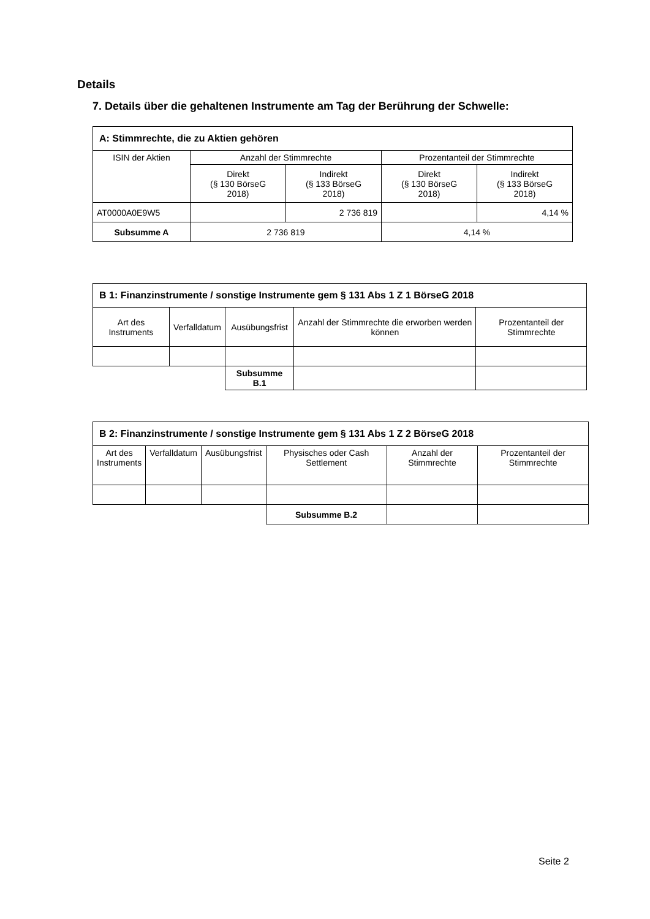Details
7. Details über die gehaltenen Instrumente am Tag der Berührung der Schwelle:
| A: Stimmrechte, die zu Aktien gehören | | | | |
| ISIN der Aktien | Anzahl der Stimmrechte | | Prozentanteil der Stimmrechte | |
| | Direkt (§ 130 BörseG 2018) | Indirekt (§ 133 BörseG 2018) | Direkt (§ 130 BörseG 2018) | Indirekt (§ 133 BörseG 2018) |
| AT0000A0E9W5 | | 2 736 819 | | 4,14 % |
| Subsumme A | 2 736 819 | | 4,14 % | |
| B 1: Finanzinstrumente / sonstige Instrumente gem § 131 Abs 1 Z 1 BörseG 2018 | | | | |
| Art des Instruments | Verfalldatum | Ausübungsfrist | Anzahl der Stimmrechte die erworben werden können | Prozentanteil der Stimmrechte |
| | | Subsumme B.1 | | |
| B 2: Finanzinstrumente / sonstige Instrumente gem § 131 Abs 1 Z 2 BörseG 2018 | | | | | |
| Art des Instruments | Verfalldatum | Ausübungsfrist | Physisches oder Cash Settlement | Anzahl der Stimmrechte | Prozentanteil der Stimmrechte |
| | | | Subsumme B.2 | | |
Seite 2